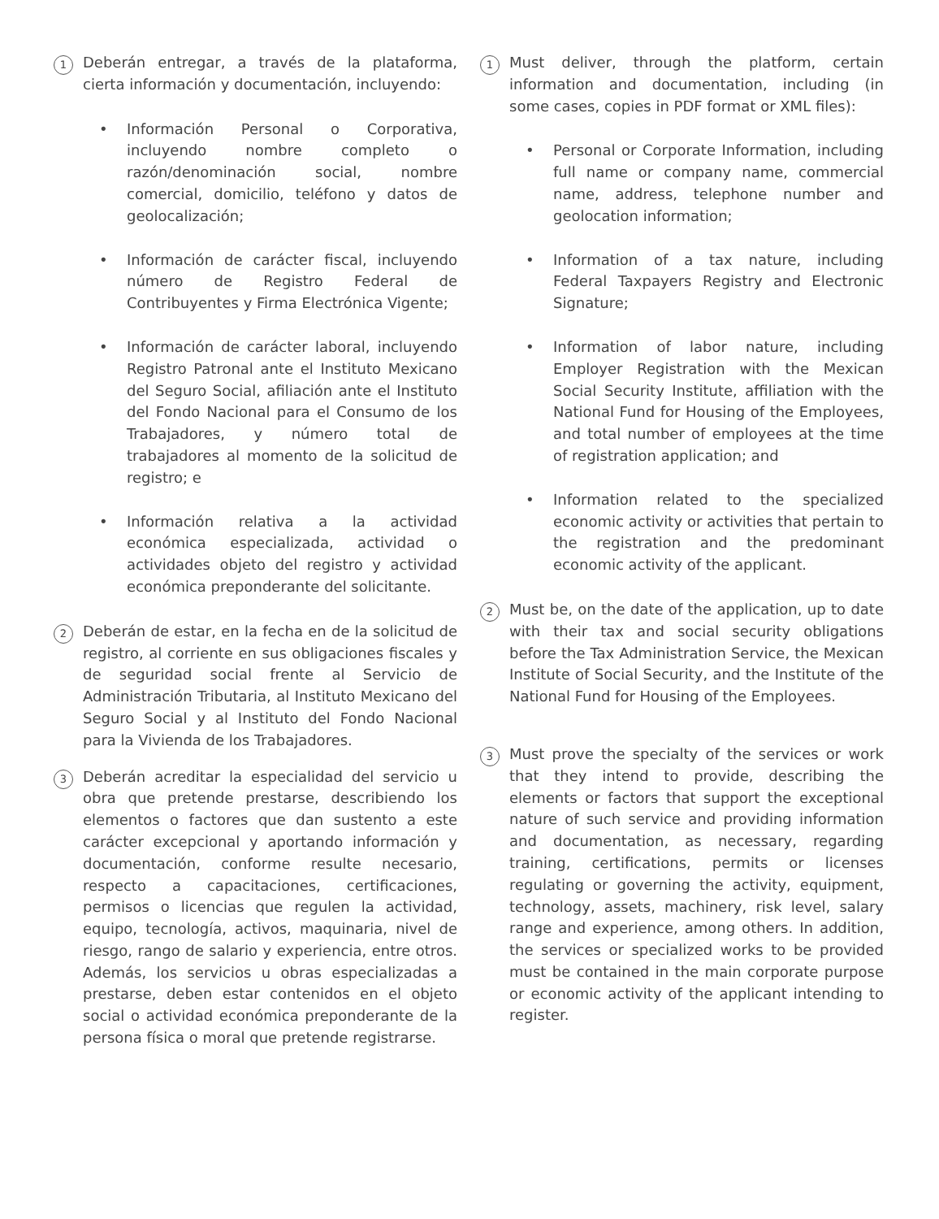1
Deberán entregar, a través de la plataforma, cierta información y documentación, incluyendo:
• Información Personal o Corporativa, incluyendo nombre completo o razón/denominación social, nombre comercial, domicilio, teléfono y datos de geolocalización;
• Información de carácter fiscal, incluyendo número de Registro Federal de Contribuyentes y Firma Electrónica Vigente;
• Información de carácter laboral, incluyendo Registro Patronal ante el Instituto Mexicano del Seguro Social, afiliación ante el Instituto del Fondo Nacional para el Consumo de los Trabajadores, y número total de trabajadores al momento de la solicitud de registro; e
• Información relativa a la actividad económica especializada, actividad o actividades objeto del registro y actividad económica preponderante del solicitante.
2
Deberán de estar, en la fecha en de la solicitud de registro, al corriente en sus obligaciones fiscales y de seguridad social frente al Servicio de Administración Tributaria, al Instituto Mexicano del Seguro Social y al Instituto del Fondo Nacional para la Vivienda de los Trabajadores.
3
Deberán acreditar la especialidad del servicio u obra que pretende prestarse, describiendo los elementos o factores que dan sustento a este carácter excepcional y aportando información y documentación, conforme resulte necesario, respecto a capacitaciones, certificaciones, permisos o licencias que regulen la actividad, equipo, tecnología, activos, maquinaria, nivel de riesgo, rango de salario y experiencia, entre otros. Además, los servicios u obras especializadas a prestarse, deben estar contenidos en el objeto social o actividad económica preponderante de la persona física o moral que pretende registrarse.
1
Must deliver, through the platform, certain information and documentation, including (in some cases, copies in PDF format or XML files):
• Personal or Corporate Information, including full name or company name, commercial name, address, telephone number and geolocation information;
• Information of a tax nature, including Federal Taxpayers Registry and Electronic Signature;
• Information of labor nature, including Employer Registration with the Mexican Social Security Institute, affiliation with the National Fund for Housing of the Employees, and total number of employees at the time of registration application; and
• Information related to the specialized economic activity or activities that pertain to the registration and the predominant economic activity of the applicant.
2
Must be, on the date of the application, up to date with their tax and social security obligations before the Tax Administration Service, the Mexican Institute of Social Security, and the Institute of the National Fund for Housing of the Employees.
3
Must prove the specialty of the services or work that they intend to provide, describing the elements or factors that support the exceptional nature of such service and providing information and documentation, as necessary, regarding training, certifications, permits or licenses regulating or governing the activity, equipment, technology, assets, machinery, risk level, salary range and experience, among others. In addition, the services or specialized works to be provided must be contained in the main corporate purpose or economic activity of the applicant intending to register.